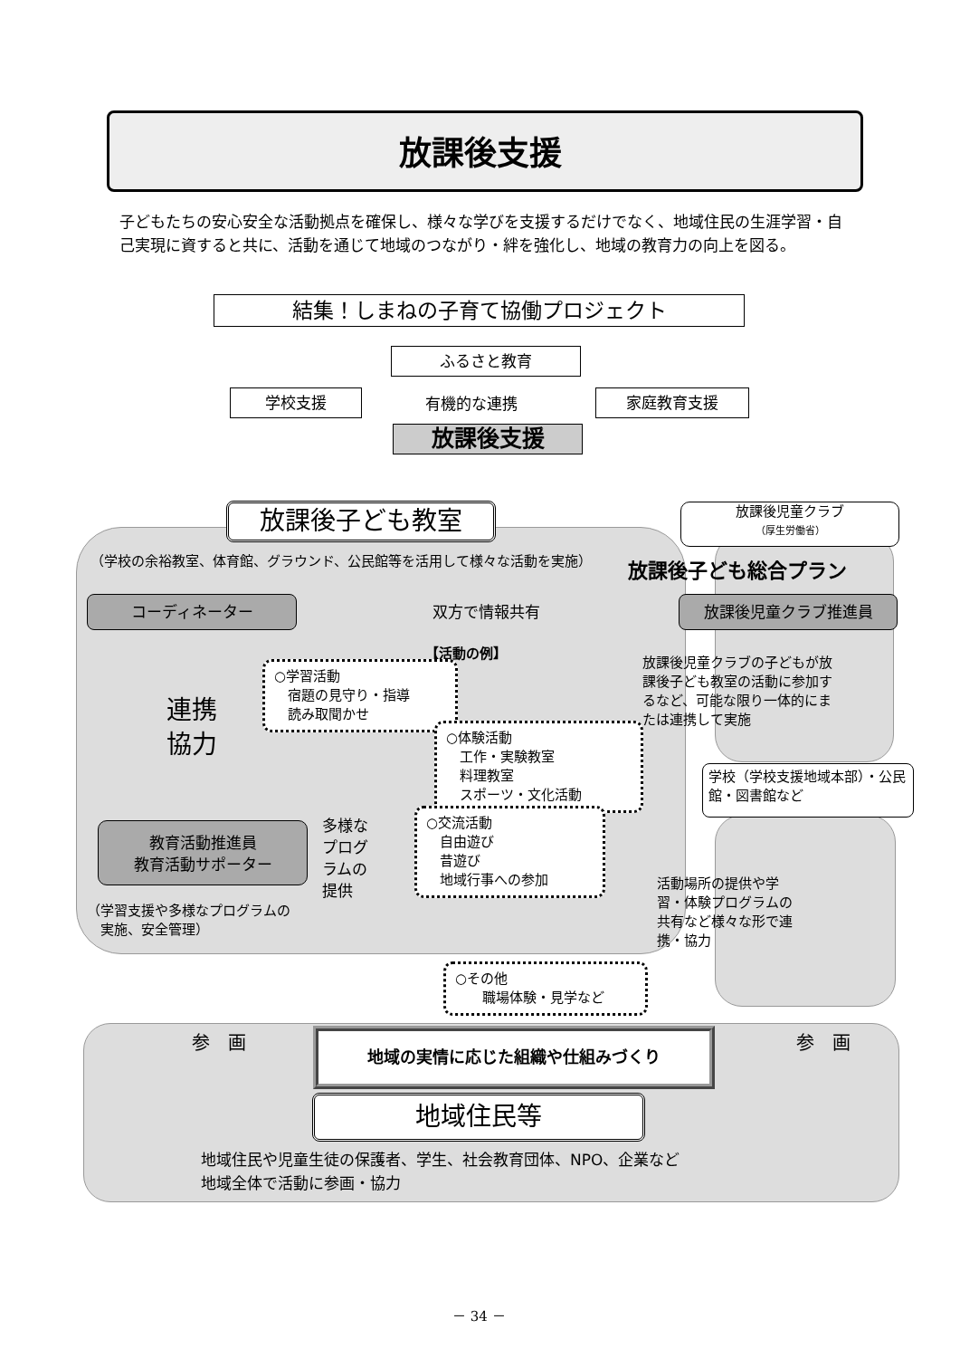放課後支援
子どもたちの安心安全な活動拠点を確保し、様々な学びを支援するだけでなく、地域住民の生涯学習・自己実現に資すると共に、活動を通じて地域のつながり・絆を強化し、地域の教育力の向上を図る。
結集！しまねの子育て協働プロジェクト
ふるさと教育
学校支援 有機的な連携 家庭教育支援
放課後支援
放課後子ども教室
放課後児童クラブ
（厚生労働省）
（学校の余裕教室、体育館、グラウンド、公民館等を活用して様々な活動を実施）
放課後子ども総合プラン
コーディネーター 双方で情報共有 放課後児童クラブ推進員
【活動の例】
放課後児童クラブの子どもが放課後子ども教室の活動に参加するなど、可能な限り一体的にまたは連携して実施
連携
協力
○学習活動
　宿題の見守り・指導
　読み取聞かせ
○体験活動
　工作・実験教室
　料理教室
　スポーツ・文化活動
学校（学校支援地域本部）・公民館・図書館など
教育活動推進員
教育活動サポーター
多様な
プログ
ラムの
提供
○交流活動
　自由遊び
　昔遊び
　地域行事への参加
活動場所の提供や学習・体験プログラムの共有など様々な形で連携・協力
（学習支援や多様なプログラムの
　実施、安全管理）
○その他
　　職場体験・見学など
参　画 地域の実情に応じた組織や仕組みづくり 参　画
地域住民等
地域住民や児童生徒の保護者、学生、社会教育団体、NPO、企業など
地域全体で活動に参画・協力
－ 34 －